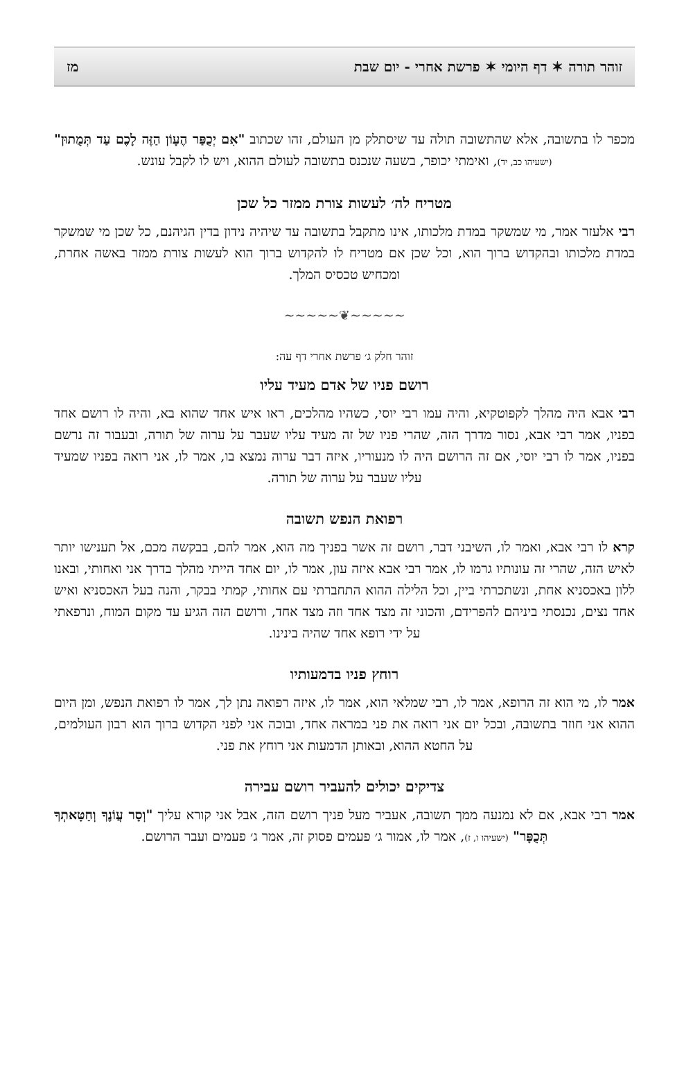זוהר תורה ✶ דף היומי ✶ פרשת אחרי - יום שבת מז
מכפר לו בתשובה, אלא שהתשובה תולה עד שיסתלק מן העולם, זהו שכתוב "אִם יְכֻפַּר הֶעָוֹן הַזֶּה לָכֶם עַד תְּמֻתוּן" (ישעיהו כב, יד), ואימתי יכופר, בשעה שנכנס בתשובה לעולם ההוא, ויש לו לקבל עונש.
מטריח לה׳ לעשות צורת ממזר כל שכן
רבי אלעזר אמר, מי שמשקר במדת מלכותו, אינו מתקבל בתשובה עד שיהיה נידון בדין הגיהנם, כל שכן מי שמשקר במדת מלכותו ובהקדוש ברוך הוא, וכל שכן אם מטריח לו להקדוש ברוך הוא לעשות צורת ממזר באשה אחרת, ומכחיש טכסיס המלך.
~~~~~❦~~~~~
זוהר חלק ג׳ פרשת אחרי דף עה:
רושם פניו של אדם מעיד עליו
רבי אבא היה מהלך לקפוטקיא, והיה עמו רבי יוסי, כשהיו מהלכים, ראו איש אחד שהוא בא, והיה לו רושם אחד בפניו, אמר רבי אבא, נסור מדרך הזה, שהרי פניו של זה מעיד עליו שעבר על ערוה של תורה, ובעבור זה נרשם בפניו, אמר לו רבי יוסי, אם זה הרושם היה לו מנעוריו, איזה דבר ערוה נמצא בו, אמר לו, אני רואה בפניו שמעיד עליו שעבר על ערוה של תורה.
רפואת הנפש תשובה
קרא לו רבי אבא, ואמר לו, השיבני דבר, רושם זה אשר בפניך מה הוא, אמר להם, בבקשה מכם, אל תענישו יותר לאיש הזה, שהרי זה עונותיו גרמו לו, אמר רבי אבא איזה עון, אמר לו, יום אחד הייתי מהלך בדרך אני ואחותי, ובאנו ללון באכסניא אחת, ונשתכרתי ביין, וכל הלילה ההוא התחברתי עם אחותי, קמתי בבקר, והנה בעל האכסניא ואיש אחד נצים, נכנסתי ביניהם להפרידם, והכוני זה מצד אחד וזה מצד אחד, ורושם הזה הגיע עד מקום המוח, ונרפאתי על ידי רופא אחד שהיה בינינו.
רוחץ פניו בדמעותיו
אמר לו, מי הוא זה הרופא, אמר לו, רבי שמלאי הוא, אמר לו, איזה רפואה נתן לך, אמר לו רפואת הנפש, ומן היום ההוא אני חוזר בתשובה, ובכל יום אני רואה את פני במראה אחד, ובוכה אני לפני הקדוש ברוך הוא רבון העולמים, על החטא ההוא, ובאותן הדמעות אני רוחץ את פני.
צדיקים יכולים להעביר רושם עבירה
אמר רבי אבא, אם לא נמנעה ממך תשובה, אעביר מעל פניך רושם הזה, אבל אני קורא עליך "וְסָר עֲוֹנֶךָ וְחַטָּאתְךָ תְּכֻפָּר" (ישעיהו ו, ז), אמר לו, אמור ג׳ פעמים פסוק זה, אמר ג׳ פעמים ועבר הרושם.